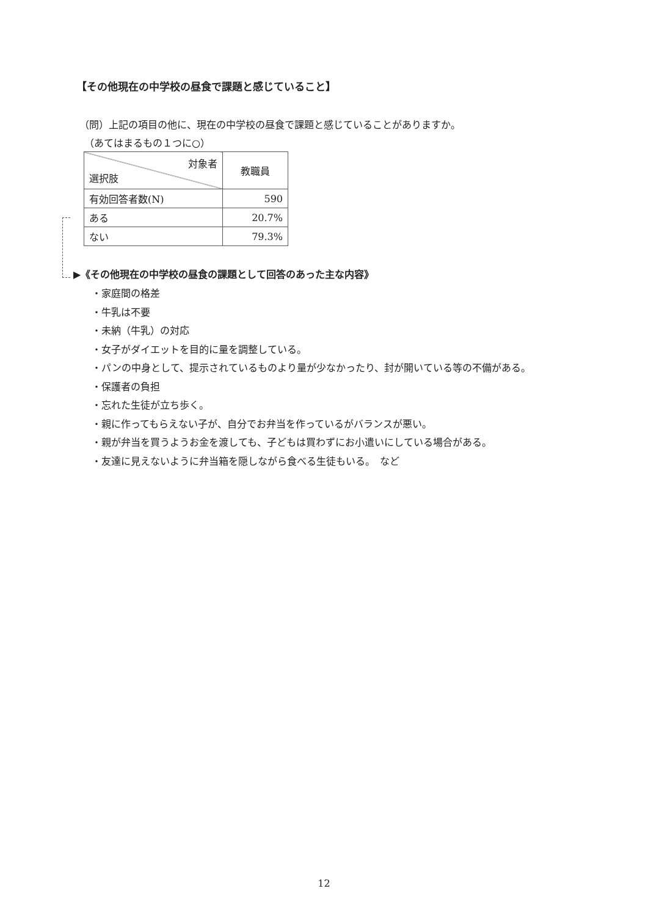【その他現在の中学校の昼食で課題と感じていること】
（問）上記の項目の他に、現在の中学校の昼食で課題と感じていることがありますか。
　（あてはまるもの１つに○）
| 対象者 選択肢 | 教職員 |
| 有効回答者数(N) | 590 |
| ある | 20.7% |
| ない | 79.3% |
▶《その他現在の中学校の昼食の課題として回答のあった主な内容》
・家庭間の格差
・牛乳は不要
・未納（牛乳）の対応
・女子がダイエットを目的に量を調整している。
・パンの中身として、提示されているものより量が少なかったり、封が開いている等の不備がある。
・保護者の負担
・忘れた生徒が立ち歩く。
・親に作ってもらえない子が、自分でお弁当を作っているがバランスが悪い。
・親が弁当を買うようお金を渡しても、子どもは買わずにお小遣いにしている場合がある。
・友達に見えないように弁当箱を隠しながら食べる生徒もいる。　など
12